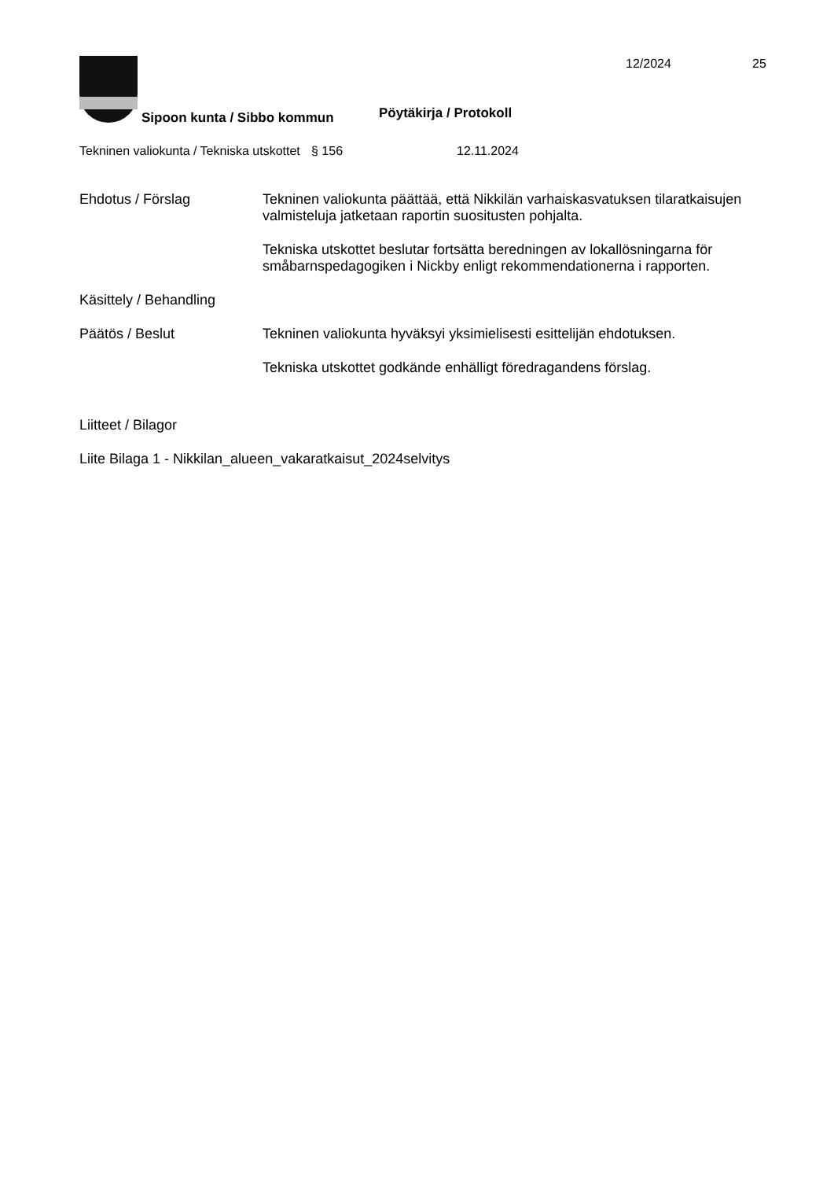12/2024 25
Pöytäkirja / Protokoll
Sipoon kunta / Sibbo kommun
Tekninen valiokunta / Tekniska utskottet
§ 156 12.11.2024
Ehdotus / Förslag Tekninen valiokunta päättää, että Nikkilän varhaiskasvatuksen tilaratkaisujen valmisteluja jatketaan raportin suositusten pohjalta.
Tekniska utskottet beslutar fortsätta beredningen av lokallösningarna för småbarnspedagogiken i Nickby enligt rekommendationerna i rapporten.
Käsittely / Behandling
Päätös / Beslut Tekninen valiokunta hyväksyi yksimielisesti esittelijän ehdotuksen.
Tekniska utskottet godkände enhälligt föredragandens förslag.
Liitteet / Bilagor
Liite Bilaga 1 - Nikkilan_alueen_vakaratkaisut_2024selvitys